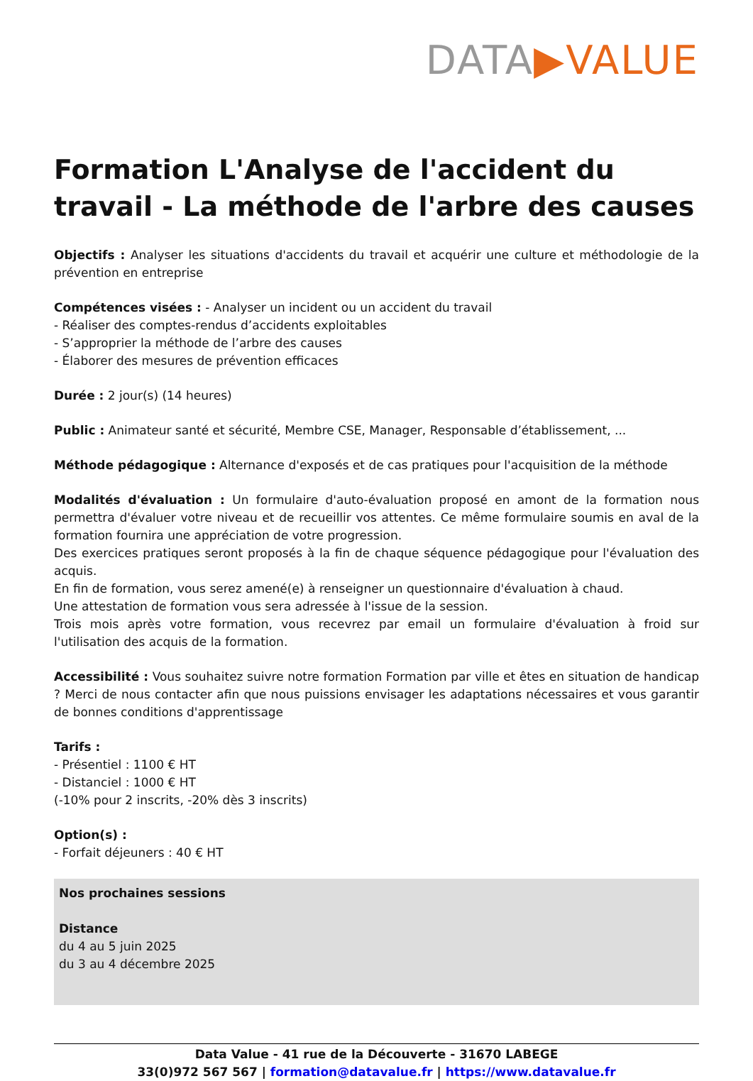DATA▶VALUE
Formation L'Analyse de l'accident du travail - La méthode de l'arbre des causes
Objectifs : Analyser les situations d'accidents du travail et acquérir une culture et méthodologie de la prévention en entreprise
Compétences visées : - Analyser un incident ou un accident du travail
- Réaliser des comptes-rendus d’accidents exploitables
- S’approprier la méthode de l’arbre des causes
- Élaborer des mesures de prévention efficaces
Durée : 2 jour(s) (14 heures)
Public : Animateur santé et sécurité, Membre CSE, Manager, Responsable d’établissement, ...
Méthode pédagogique : Alternance d'exposés et de cas pratiques pour l'acquisition de la méthode
Modalités d'évaluation : Un formulaire d'auto-évaluation proposé en amont de la formation nous permettra d'évaluer votre niveau et de recueillir vos attentes. Ce même formulaire soumis en aval de la formation fournira une appréciation de votre progression.
Des exercices pratiques seront proposés à la fin de chaque séquence pédagogique pour l'évaluation des acquis.
En fin de formation, vous serez amené(e) à renseigner un questionnaire d'évaluation à chaud.
Une attestation de formation vous sera adressée à l'issue de la session.
Trois mois après votre formation, vous recevrez par email un formulaire d'évaluation à froid sur l'utilisation des acquis de la formation.
Accessibilité : Vous souhaitez suivre notre formation Formation par ville et êtes en situation de handicap ? Merci de nous contacter afin que nous puissions envisager les adaptations nécessaires et vous garantir de bonnes conditions d'apprentissage
Tarifs :
- Présentiel : 1100 € HT
- Distanciel : 1000 € HT
(-10% pour 2 inscrits, -20% dès 3 inscrits)
Option(s) :
- Forfait déjeuners : 40 € HT
Nos prochaines sessions
Distance
du 4 au 5 juin 2025
du 3 au 4 décembre 2025
Data Value - 41 rue de la Découverte - 31670 LABEGE
33(0)972 567 567 | formation@datavalue.fr | https://www.datavalue.fr